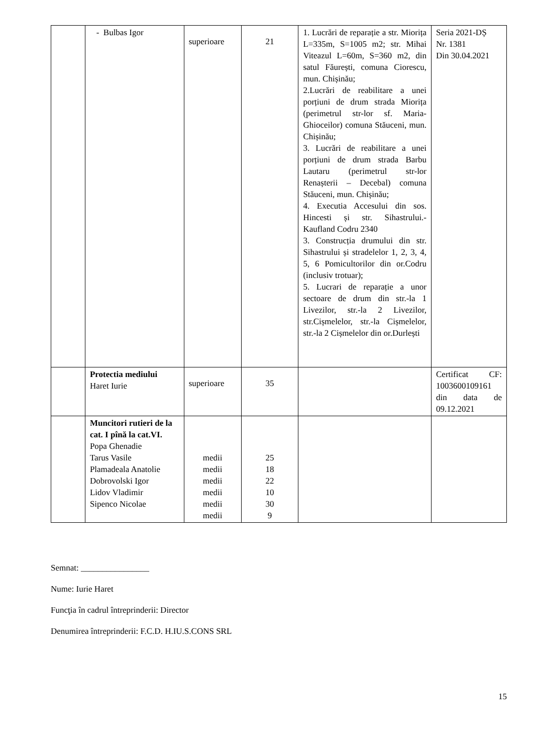| | - Bulbas Igor | superioare | 21 | 1. Lucrări de reparație a str. Miorița L=335m, S=1005 m2; str. Mihai Viteazul L=60m, S=360 m2, din satul Făurești, comuna Ciorescu, mun. Chișinău; 2.Lucrări de reabilitare a unei porțiuni de drum strada Miorița (perimetrul str-lor sf. Maria-Ghioceilor) comuna Stăuceni, mun. Chișinău; 3. Lucrări de reabilitare a unei porțiuni de drum strada Barbu Lautaru (perimetrul str-lor Renașterii – Decebal) comuna Stăuceni, mun. Chișinău; 4. Executia Accesului din sos. Hincesti și str. Sihastrului.-Kaufland Codru 2340 3. Construcția drumului din str. Sihastrului și stradelelor 1, 2, 3, 4, 5, 6 Pomicultorilor din or.Codru (inclusiv trotuar); 5. Lucrari de reparație a unor sectoare de drum din str.-la 1 Livezilor, str.-la 2 Livezilor, str.Cișmelelor, str.-la Cișmelelor, str.-la 2 Cișmelelor din or.Durlești | Seria 2021-DȘ Nr. 1381 Din 30.04.2021 |
| | Protectia mediului Haret Iurie | superioare | 35 | | Certificat CF: 1003600109161 din data de 09.12.2021 |
| | Muncitori rutieri de la cat. I pînă la cat.VI. Popa Ghenadie Tarus Vasile Plamadeala Anatolie Dobrovolski Igor Lidov Vladimir Sipenco Nicolae | medii medii medii medii medii medii | 25 18 22 10 30 9 | | |
Semnat: ________________
Nume: Iurie Haret
Funcţia în cadrul întreprinderii: Director
Denumirea întreprinderii: F.C.D. H.IU.S.CONS SRL
15